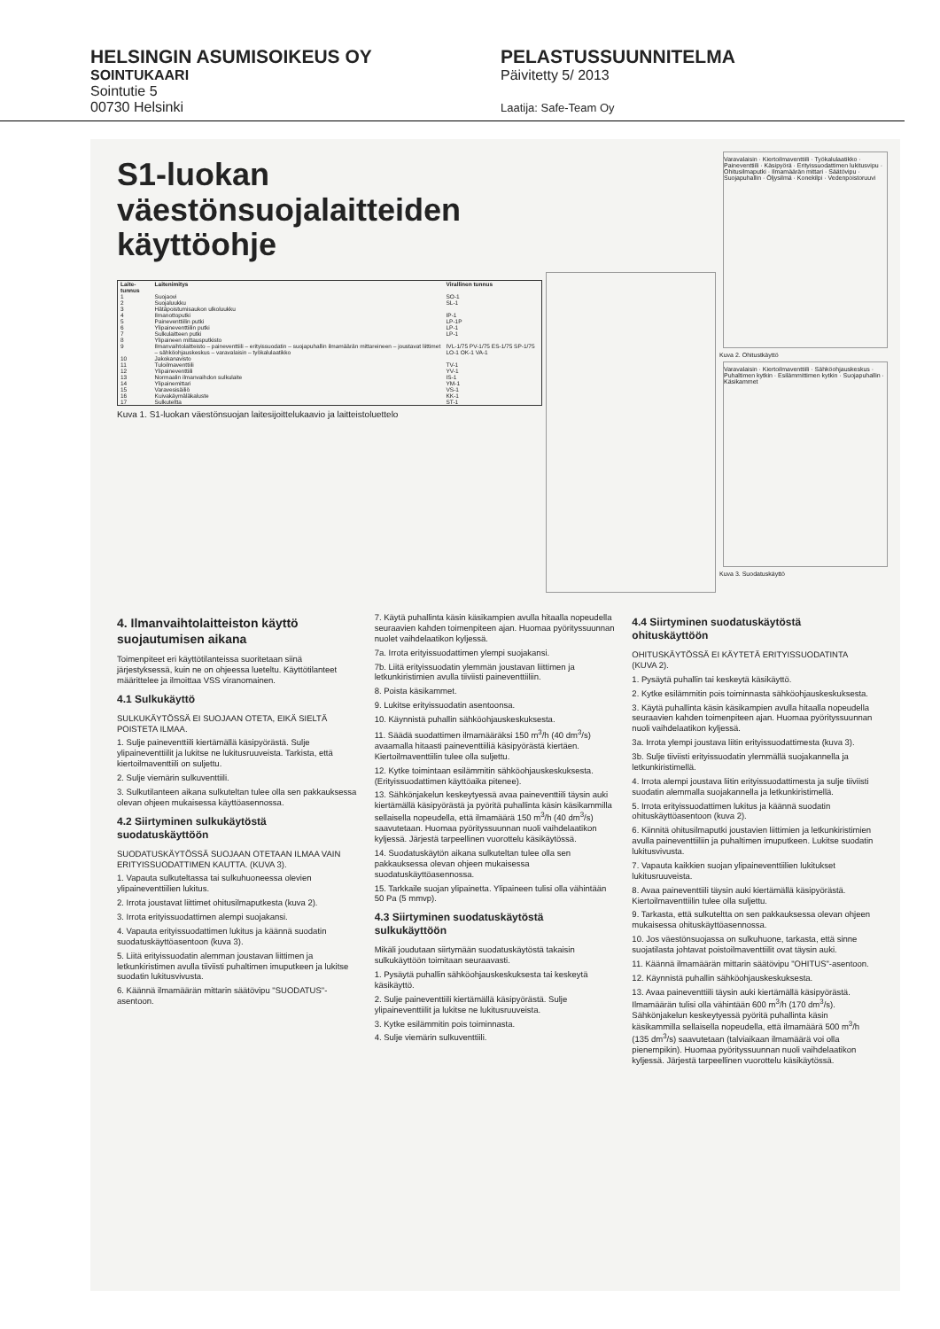HELSINGIN ASUMISOIKEUS OY
SOINTUKAARI
Sointutie 5
00730 Helsinki
PELASTUSSUUNNITELMA
Päivitetty 5/ 2013
Laatija: Safe-Team Oy
S1-luokan
väestönsuojalaitteiden
käyttöohje
| Laite-tunnus | Laitenimitys | Virallinen tunnus |
| --- | --- | --- |
| 1 | Suojaovi | SO-1 |
| 2 | Suojaluukku | SL-1 |
| 3 | Hätäpoistumisaukon ulkoluukku | |
| 4 | Ilmanottoputki | IP-1 |
| 5 | Paineventtiilin putki | LP-1P |
| 6 | Ylipaineventtiilin putki | LP-1 |
| 7 | Sulkulaitteen putki | LP-1 |
| 8 | Ylipaineen mittausputkisto | |
| 9 | Ilmanvaihtolaitteisto – paineventtiili – erityissuodatin – suojapuhallin ilmamäärän mittareineen – joustavat liittimet – sähköohjauskeskus – varavalaisin – työkalulaatikko | IVL-1/75 PV-1/75 ES-1/75 SP-1/75 LO-1 OK-1 VA-1 |
| 10 | Jakokanavisto | |
| 11 | Tuloilmaventtiili | TV-1 |
| 12 | Ylipaineventtiili | YV-1 |
| 13 | Normaalin ilmanvaihdon sulkulaite | IS-1 |
| 14 | Ylipainemittari | YM-1 |
| 15 | Varavesisäiliö | VS-1 |
| 16 | Kuivakäymäläkaluste | KK-1 |
| 17 | Sulkuteltta | ST-1 |
Kuva 1. S1-luokan väestönsuojan laitesijoittelukaavio ja laitteistoluettelo
Varavalaisin · Kiertoilmaventtiili · Työkalulaatikko · Paineventtiili · Käsipyörä · Erityissuodattimen lukitusvipu · Ohitusilmaputki · Ilmamäärän mittari · Säätövipu · Suojapuhallin · Öljysilmä · Konekilpi · Vedenpoistoruuvi
Kuva 2. Ohitustkäyttö
Varavalaisin · Kiertoilmaventtiili · Sähköohjauskeskus · Puhaltimen kytkin · Esilämmittimen kytkin · Suojapuhallin · Käsikammet
Kuva 3. Suodatuskäyttö
4. Ilmanvaihtolaitteiston käyttö suojautumisen aikana
Toimenpiteet eri käyttötilanteissa suoritetaan siinä järjestyksessä, kuin ne on ohjeessa lueteltu. Käyttötilanteet määrittelee ja ilmoittaa VSS viranomainen.
4.1 Sulkukäyttö
SULKUKÄYTÖSSÄ EI SUOJAAN OTETA, EIKÄ SIELTÄ POISTETA ILMAA.
1. Sulje paineventtiili kiertämällä käsipyörästä. Sulje ylipaineventtiilit ja lukitse ne lukitusruuveista. Tarkista, että kiertoilmaventtiili on suljettu.
2. Sulje viemärin sulkuventtiili.
3. Sulkutilanteen aikana sulkuteltan tulee olla sen pakkauksessa olevan ohjeen mukaisessa käyttöasennossa.
4.2 Siirtyminen sulkukäytöstä suodatuskäyttöön
SUODATUSKÄYTÖSSÄ SUOJAAN OTETAAN ILMAA VAIN ERITYISSUODATTIMEN KAUTTA. (KUVA 3).
1. Vapauta sulkuteltassa tai sulkuhuoneessa olevien ylipaineventtiilien lukitus.
2. Irrota joustavat liittimet ohitusilmaputkesta (kuva 2).
3. Irrota erityissuodattimen alempi suojakansi.
4. Vapauta erityissuodattimen lukitus ja käännä suodatin suodatuskäyttöasentoon (kuva 3).
5. Liitä erityissuodatin alemman joustavan liittimen ja letkunkiristimen avulla tiiviisti puhaltimen imuputkeen ja lukitse suodatin lukitusvivusta.
6. Käännä ilmamäärän mittarin säätövipu "SUODATUS"-asentoon.
7. Käytä puhallinta käsin käsikampien avulla hitaalla nopeudella seuraavien kahden toimenpiteen ajan. Huomaa pyöritys­suunnan nuolet vaihdelaatikon kyljessä.
7a. Irrota erityissuodattimen ylempi suojakansi.
7b. Liitä erityissuodatin ylemmän joustavan liittimen ja letkunkiristimien avulla tiiviisti paineventtiiliin.
8. Poista käsikammet.
9. Lukitse erityissuodatin asentoonsa.
10. Käynnistä puhallin sähköohjauskeskuksesta.
11. Säädä suodattimen ilmamääräksi 150 m<sup>3</sup>/h (40 dm<sup>3</sup>/s) avaamalla hitaasti paineventtiiliä käsipyörästä kiertäen. Kiertoilmaventtiilin tulee olla suljettu.
12. Kytke toimintaan esilämmitin sähköohjauskeskuksesta. (Erityissuodattimen käyttöaika pitenee).
13. Sähkönjakelun keskeytyessä avaa paineventtiili täysin auki kiertämällä käsipyörästä ja pyöritä puhallinta käsin käsikammilla sellaisella nopeudella, että ilmamäärä 150 m<sup>3</sup>/h (40 dm<sup>3</sup>/s) saavutetaan. Huomaa pyörityssuunnan nuoli vaihdelaatikon kyljessä. Järjestä tarpeellinen vuorottelu käsikäytössä.
14. Suodatuskäytön aikana sulkuteltan tulee olla sen pakkauksessa olevan ohjeen mukaisessa suodatuskäyttöasennossa.
15. Tarkkaile suojan ylipainetta. Ylipaineen tulisi olla vähintään 50 Pa (5 mmvp).
4.3 Siirtyminen suodatuskäytöstä sulkukäyttöön
Mikäli joudutaan siirtymään suodatuskäytöstä takaisin sulkukäyttöön toimitaan seuraavasti.
1. Pysäytä puhallin sähköohjauskeskuksesta tai keskeytä käsikäyttö.
2. Sulje paineventtiili kiertämällä käsipyörästä. Sulje ylipaineventtiilit ja lukitse ne lukitusruuveista.
3. Kytke esilämmitin pois toiminnasta.
4. Sulje viemärin sulkuventtiili.
4.4 Siirtyminen suodatuskäytöstä ohituskäyttöön
OHITUSKÄYTÖSSÄ EI KÄYTETÄ ERITYISSUODATINTA (KUVA 2).
1. Pysäytä puhallin tai keskeytä käsikäyttö.
2. Kytke esilämmitin pois toiminnasta sähköohjauskeskuksesta.
3. Käytä puhallinta käsin käsikampien avulla hitaalla nopeudella seuraavien kahden toimenpiteen ajan. Huomaa pyörityssuunnan nuoli vaihdelaatikon kyljessä.
3a. Irrota ylempi joustava liitin erityissuodattimesta (kuva 3).
3b. Sulje tiiviisti erityissuodatin ylemmällä suojakannella ja letkunkiristimellä.
4. Irrota alempi joustava liitin erityissuodattimesta ja sulje tiiviisti suodatin alemmalla suojakannella ja letkunkiristimellä.
5. Irrota erityissuodattimen lukitus ja käännä suodatin ohituskäyttöasentoon (kuva 2).
6. Kiinnitä ohitusilmaputki joustavien liittimien ja letkunkiristimien avulla paineventtiiliin ja puhaltimen imuputkeen. Lukitse suodatin lukitusvivusta.
7. Vapauta kaikkien suojan ylipaineventtiilien lukitukset lukitusruuveista.
8. Avaa paineventtiili täysin auki kiertämällä käsipyörästä. Kiertoilmaventtiilin tulee olla suljettu.
9. Tarkasta, että sulkuteltta on sen pakkauksessa olevan ohjeen mukaisessa ohituskäyttöasennossa.
10. Jos väestönsuojassa on sulkuhuone, tarkasta, että sinne suojatilasta johtavat poistoilmaventtiilit ovat täysin auki.
11. Käännä ilmamäärän mittarin säätövipu "OHITUS"-asentoon.
12. Käynnistä puhallin sähköohjauskeskuksesta.
13. Avaa paineventtiili täysin auki kiertämällä käsipyörästä. Ilmamäärän tulisi olla vähintään 600 m<sup>3</sup>/h (170 dm<sup>3</sup>/s). Sähkönjakelun keskeytyessä pyöritä puhallinta käsin käsikammilla sellaisella nopeudella, että ilmamäärä 500 m<sup>3</sup>/h (135 dm<sup>3</sup>/s) saavutetaan (talviaikaan ilmamäärä voi olla pienempikin). Huomaa pyörityssuunnan nuoli vaihdelaatikon kyljessä. Järjestä tarpeellinen vuorottelu käsikäytössä.